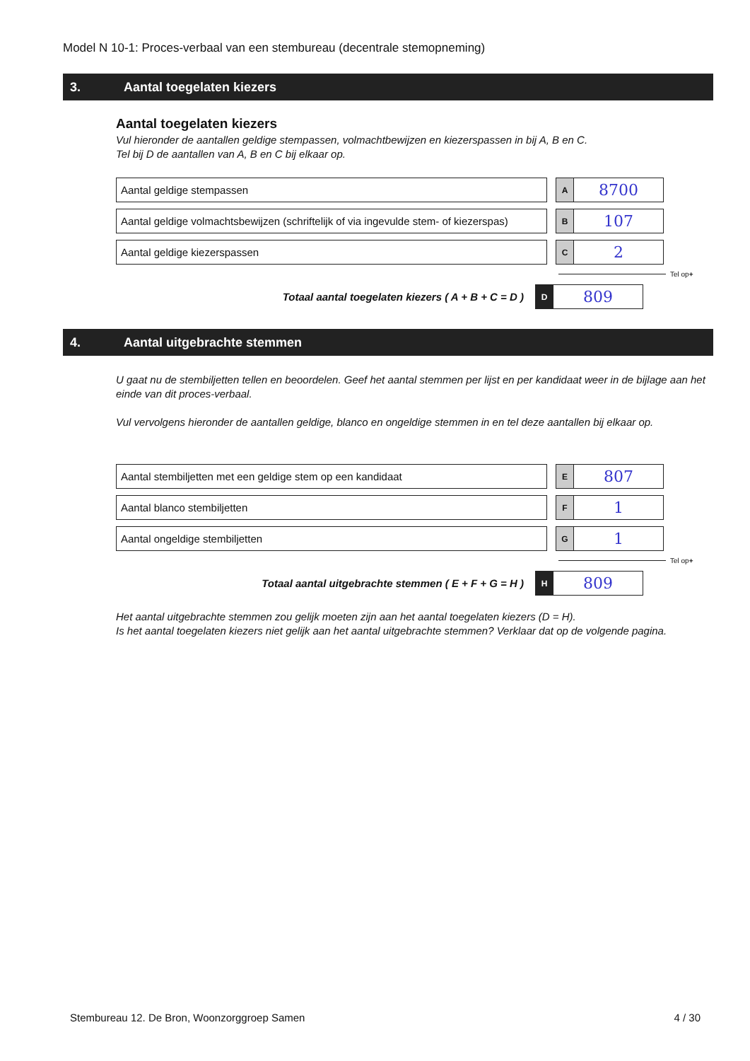Model N 10-1: Proces-verbaal van een stembureau (decentrale stemopneming)
3. Aantal toegelaten kiezers
Aantal toegelaten kiezers
Vul hieronder de aantallen geldige stempassen, volmachtbewijzen en kiezerspassen in bij A, B en C.
Tel bij D de aantallen van A, B en C bij elkaar op.
Aantal geldige stempassen
A
8700
Aantal geldige volmachtsbewijzen (schriftelijk of via ingevulde stem- of kiezerspas)
B
107
Aantal geldige kiezerspassen
C
2
Tel op +
Totaal aantal toegelaten kiezers ( A + B + C = D )
D
809
4. Aantal uitgebrachte stemmen
U gaat nu de stembiljetten tellen en beoordelen. Geef het aantal stemmen per lijst en per kandidaat weer in de bijlage aan het einde van dit proces-verbaal.
Vul vervolgens hieronder de aantallen geldige, blanco en ongeldige stemmen in en tel deze aantallen bij elkaar op.
Aantal stembiljetten met een geldige stem op een kandidaat
E
807
Aantal blanco stembiljetten
F
1
Aantal ongeldige stembiljetten
G
1
Tel op +
Totaal aantal uitgebrachte stemmen ( E + F + G = H )
H
809
Het aantal uitgebrachte stemmen zou gelijk moeten zijn aan het aantal toegelaten kiezers (D = H).
Is het aantal toegelaten kiezers niet gelijk aan het aantal uitgebrachte stemmen? Verklaar dat op de volgende pagina.
Stembureau 12. De Bron, Woonzorggroep Samen 4 / 30